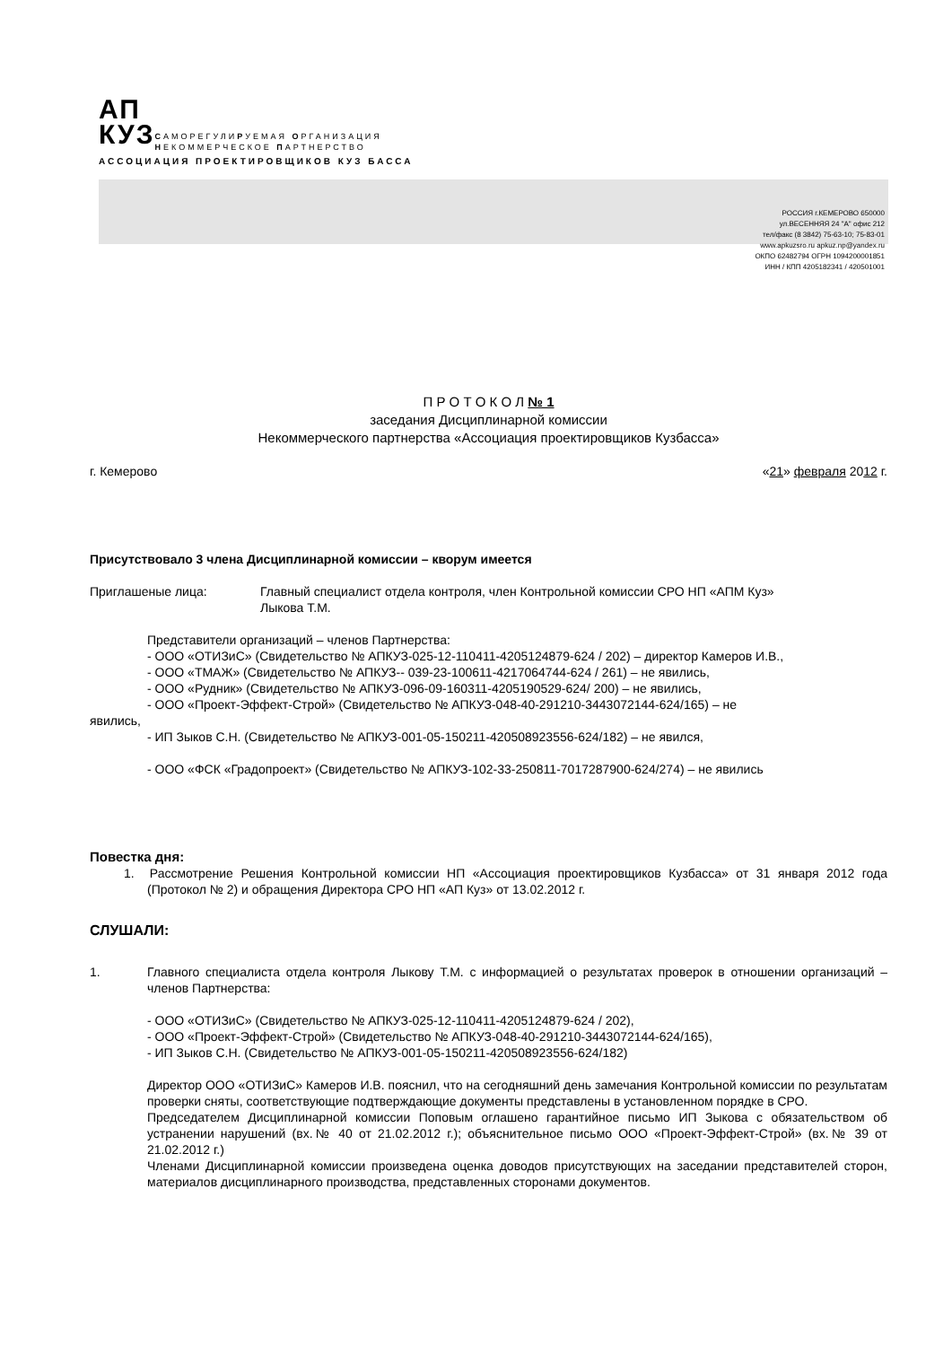АП
КУЗ
САМОРЕГУЛИРУЕМАЯ ОРГАНИЗАЦИЯ
НЕКОММЕРЧЕСКОЕ ПАРТНЕРСТВО
АССОЦИАЦИЯ ПРОЕКТИРОВЩИКОВ КУЗ БАССА
РОССИЯ г.КЕМЕРОВО 650000
ул.ВЕСЕННЯЯ 24 "А" офис 212
тел/факс (8 3842) 75-63-10; 75-83-01
www.apkuzsro.ru apkuz.np@yandex.ru
ОКПО 62482794 ОГРН 1094200001851
ИНН / КПП 4205182341 / 420501001
П Р О Т О К О Л № 1
заседания Дисциплинарной комиссии
Некоммерческого партнерства «Ассоциация проектировщиков Кузбасса»
г. Кемерово «21» февраля 2012 г.
Присутствовало 3 члена Дисциплинарной комиссии – кворум имеется
Приглашеные лица: Главный специалист отдела контроля, член Контрольной комиссии СРО НП «АПМ Куз»
Лыкова Т.М.
Представители организаций – членов Партнерства:
- ООО «ОТИЗиС» (Свидетельство № АПКУЗ-025-12-110411-4205124879-624 / 202) – директор Камеров И.В.,
- ООО «ТМАЖ» (Свидетельство № АПКУЗ-- 039-23-100611-4217064744-624 / 261) – не явились,
- ООО «Рудник» (Свидетельство № АПКУЗ-096-09-160311-4205190529-624/ 200) – не явились,
- ООО «Проект-Эффект-Строй» (Свидетельство № АПКУЗ-048-40-291210-3443072144-624/165) – не
явились,
- ИП Зыков С.Н. (Свидетельство № АПКУЗ-001-05-150211-420508923556-624/182) – не явился,
- ООО «ФСК «Градопроект» (Свидетельство № АПКУЗ-102-33-250811-7017287900-624/274) – не явились
Повестка дня:
1. Рассмотрение Решения Контрольной комиссии НП «Ассоциация проектировщиков Кузбасса» от 31 января 2012 года (Протокол № 2) и обращения Директора СРО НП «АП Куз» от 13.02.2012 г.
СЛУШАЛИ:
1. Главного специалиста отдела контроля Лыкову Т.М. с информацией о результатах проверок в отношении организаций – членов Партнерства:
- ООО «ОТИЗиС» (Свидетельство № АПКУЗ-025-12-110411-4205124879-624 / 202),
- ООО «Проект-Эффект-Строй» (Свидетельство № АПКУЗ-048-40-291210-3443072144-624/165),
- ИП Зыков С.Н. (Свидетельство № АПКУЗ-001-05-150211-420508923556-624/182)
Директор ООО «ОТИЗиС» Камеров И.В. пояснил, что на сегодняшний день замечания Контрольной комиссии по результатам проверки сняты, соответствующие подтверждающие документы представлены в установленном порядке в СРО.
Председателем Дисциплинарной комиссии Поповым оглашено гарантийное письмо ИП Зыкова с обязательством об устранении нарушений (вх.№ 40 от 21.02.2012 г.); объяснительное письмо ООО «Проект-Эффект-Строй» (вх.№ 39 от 21.02.2012 г.)
Членами Дисциплинарной комиссии произведена оценка доводов присутствующих на заседании представителей сторон, материалов дисциплинарного производства, представленных сторонами документов.